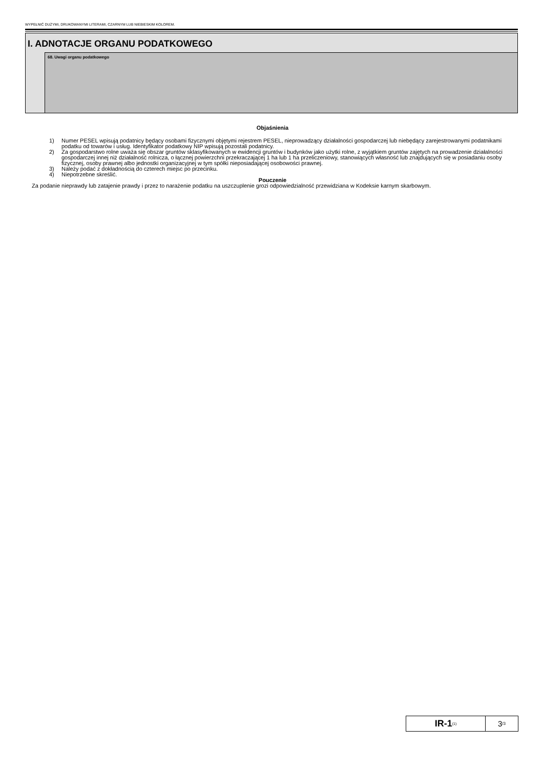WYPEŁNIĆ DUŻYMI, DRUKOWANYMI LITERAMI, CZARNYM LUB NIEBIESKIM KOLOREM.
I. ADNOTACJE ORGANU PODATKOWEGO
68. Uwagi organu podatkowego
Objaśnienia
1) Numer PESEL wpisują podatnicy będący osobami fizycznymi objętymi rejestrem PESEL, nieprowadzący działalności gospodarczej lub niebędący zarejestrowanymi podatnikami podatku od towarów i usług. Identyfikator podatkowy NIP wpisują pozostali podatnicy.
2) Za gospodarstwo rolne uważa się obszar gruntów sklasyfikowanych w ewidencji gruntów i budynków jako użytki rolne, z wyjątkiem gruntów zajętych na prowadzenie działalności gospodarczej innej niż działalność rolnicza, o łącznej powierzchni przekraczającej 1 ha lub 1 ha przeliczeniowy, stanowiących własność lub znajdujących się w posiadaniu osoby fizycznej, osoby prawnej albo jednostki organizacyjnej w tym spółki nieposiadającej osobowości prawnej.
3) Należy podać z dokładnością do czterech miejsc po przecinku.
4) Niepotrzebne skreślić.
Pouczenie
Za podanie nieprawdy lub zatajenie prawdy i przez to narażenie podatku na uszczuplenie grozi odpowiedzialność przewidziana w Kodeksie karnym skarbowym.
IR-1<sub>(1)</sub>
3 /3